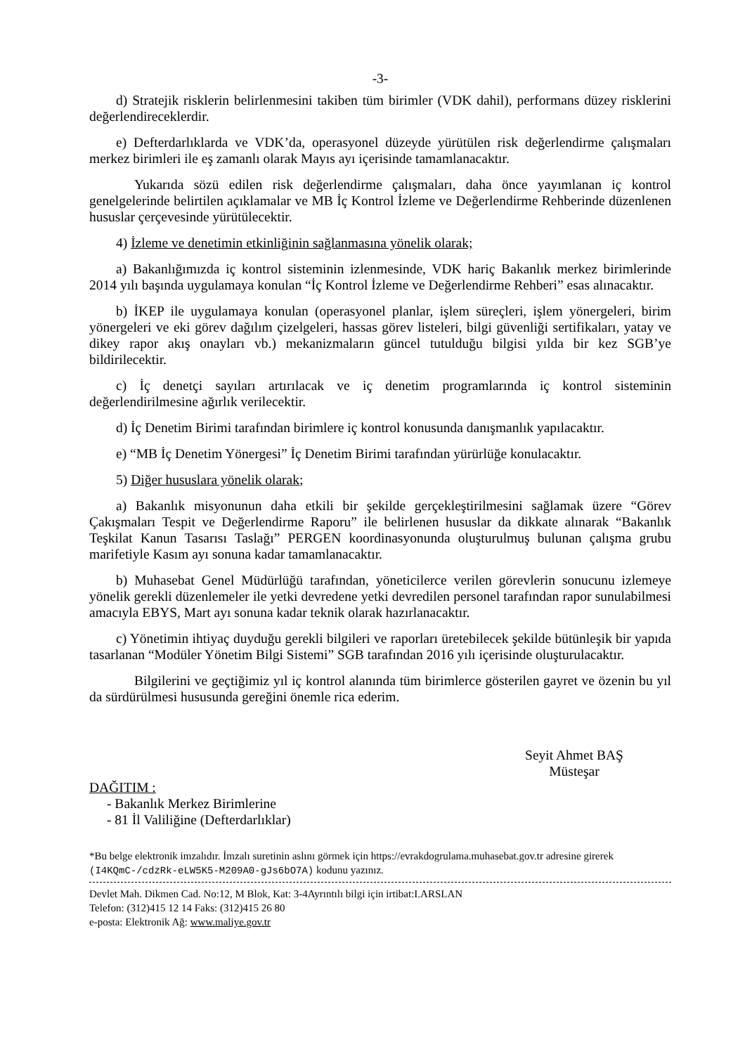-3-
d) Stratejik risklerin belirlenmesini takiben tüm birimler (VDK dahil), performans düzey risklerini değerlendireceklerdir.
e) Defterdarlıklarda ve VDK’da, operasyonel düzeyde yürütülen risk değerlendirme çalışmaları merkez birimleri ile eş zamanlı olarak Mayıs ayı içerisinde tamamlanacaktır.
Yukarıda sözü edilen risk değerlendirme çalışmaları, daha önce yayımlanan iç kontrol genelgelerinde belirtilen açıklamalar ve MB İç Kontrol İzleme ve Değerlendirme Rehberinde düzenlenen hususlar çerçevesinde yürütülecektir.
4) İzleme ve denetimin etkinliğinin sağlanmasına yönelik olarak;
a) Bakanlığımızda iç kontrol sisteminin izlenmesinde, VDK hariç Bakanlık merkez birimlerinde 2014 yılı başında uygulamaya konulan “İç Kontrol İzleme ve Değerlendirme Rehberi” esas alınacaktır.
b) İKEP ile uygulamaya konulan (operasyonel planlar, işlem süreçleri, işlem yönergeleri, birim yönergeleri ve eki görev dağılım çizelgeleri, hassas görev listeleri, bilgi güvenliği sertifikaları, yatay ve dikey rapor akış onayları vb.) mekanizmaların güncel tutulduğu bilgisi yılda bir kez SGB’ye bildirilecektir.
c) İç denetçi sayıları artırılacak ve iç denetim programlarında iç kontrol sisteminin değerlendirilmesine ağırlık verilecektir.
d) İç Denetim Birimi tarafından birimlere iç kontrol konusunda danışmanlık yapılacaktır.
e) “MB İç Denetim Yönergesi” İç Denetim Birimi tarafından yürürlüğe konulacaktır.
5) Diğer hususlara yönelik olarak;
a) Bakanlık misyonunun daha etkili bir şekilde gerçekleştirilmesini sağlamak üzere “Görev Çakışmaları Tespit ve Değerlendirme Raporu” ile belirlenen hususlar da dikkate alınarak “Bakanlık Teşkilat Kanun Tasarısı Taslağı” PERGEN koordinasyonunda oluşturulmuş bulunan çalışma grubu marifetiyle Kasım ayı sonuna kadar tamamlanacaktır.
b) Muhasebat Genel Müdürlüğü tarafından, yöneticilerce verilen görevlerin sonucunu izlemeye yönelik gerekli düzenlemeler ile yetki devredene yetki devredilen personel tarafından rapor sunulabilmesi amacıyla EBYS, Mart ayı sonuna kadar teknik olarak hazırlanacaktır.
c) Yönetimin ihtiyaç duyduğu gerekli bilgileri ve raporları üretebilecek şekilde bütünleşik bir yapıda tasarlanan “Modüler Yönetim Bilgi Sistemi” SGB tarafından 2016 yılı içerisinde oluşturulacaktır.
Bilgilerini ve geçtiğimiz yıl iç kontrol alanında tüm birimlerce gösterilen gayret ve özenin bu yıl da sürdürülmesi hususunda gereğini önemle rica ederim.
Seyit Ahmet BAŞ
Müsteşar
DAĞITIM :
- Bakanlık Merkez Birimlerine
- 81 İl Valiliğine (Defterdarlıklar)
*Bu belge elektronik imzalıdır. İmzalı suretinin aslını görmek için https://evrakdogrulama.muhasebat.gov.tr adresine girerek (I4KQmC-/cdzRk-eLW5K5-M209A0-gJs6bO7A) kodunu yazınız.
Devlet Mah. Dikmen Cad. No:12, M Blok, Kat: 3-4Ayrıntılı bilgi için irtibat:I.ARSLAN
Telefon: (312)415 12 14 Faks: (312)415 26 80
e-posta: Elektronik Ağ: www.maliye.gov.tr